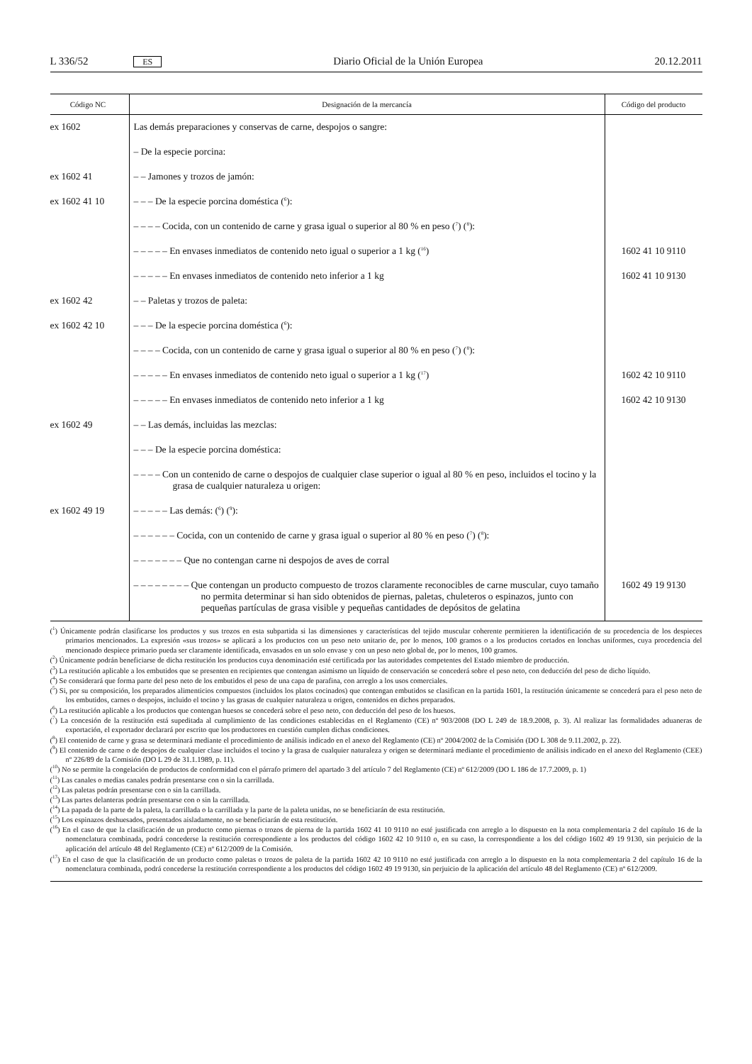L 336/52 ES Diario Oficial de la Unión Europea 20.12.2011
| Código NC | Designación de la mercancía | Código del producto |
| --- | --- | --- |
| ex 1602 | Las demás preparaciones y conservas de carne, despojos o sangre: | |
| | – De la especie porcina: | |
| ex 1602 41 | – – Jamones y trozos de jamón: | |
| ex 1602 41 10 | – – – De la especie porcina doméstica (<sup>6</sup>): | |
| | – – – – Cocida, con un contenido de carne y grasa igual o superior al 80 % en peso (<sup>7</sup>) (<sup>8</sup>): | |
| | – – – – – En envases inmediatos de contenido neto igual o superior a 1 kg (<sup>16</sup>) | 1602 41 10 9110 |
| | – – – – – En envases inmediatos de contenido neto inferior a 1 kg | 1602 41 10 9130 |
| ex 1602 42 | – – Paletas y trozos de paleta: | |
| ex 1602 42 10 | – – – De la especie porcina doméstica (<sup>6</sup>): | |
| | – – – – Cocida, con un contenido de carne y grasa igual o superior al 80 % en peso (<sup>7</sup>) (<sup>8</sup>): | |
| | – – – – – En envases inmediatos de contenido neto igual o superior a 1 kg (<sup>17</sup>) | 1602 42 10 9110 |
| | – – – – – En envases inmediatos de contenido neto inferior a 1 kg | 1602 42 10 9130 |
| ex 1602 49 | – – Las demás, incluidas las mezclas: | |
| | – – – De la especie porcina doméstica: | |
| | – – – – Con un contenido de carne o despojos de cualquier clase superior o igual al 80 % en peso, incluidos el tocino y la grasa de cualquier naturaleza u origen: | |
| ex 1602 49 19 | – – – – – Las demás: (<sup>6</sup>) (<sup>9</sup>): | |
| | – – – – – – Cocida, con un contenido de carne y grasa igual o superior al 80 % en peso (<sup>7</sup>) (<sup>8</sup>): | |
| | – – – – – – – Que no contengan carne ni despojos de aves de corral | |
| | – – – – – – – – Que contengan un producto compuesto de trozos claramente reconocibles de carne muscular, cuyo tamaño no permita determinar si han sido obtenidos de piernas, paletas, chuleteros o espinazos, junto con pequeñas partículas de grasa visible y pequeñas cantidades de depósitos de gelatina | 1602 49 19 9130 |
(<sup>1</sup>) Únicamente podrán clasificarse los productos y sus trozos en esta subpartida si las dimensiones y características del tejido muscular coherente permitieren la identificación de su procedencia de los despieces primarios mencionados. La expresión «sus trozos» se aplicará a los productos con un peso neto unitario de, por lo menos, 100 gramos o a los productos cortados en lonchas uniformes, cuya procedencia del mencionado despiece primario pueda ser claramente identificada, envasados en un solo envase y con un peso neto global de, por lo menos, 100 gramos.
(<sup>2</sup>) Únicamente podrán beneficiarse de dicha restitución los productos cuya denominación esté certificada por las autoridades competentes del Estado miembro de producción.
(<sup>3</sup>) La restitución aplicable a los embutidos que se presenten en recipientes que contengan asimismo un líquido de conservación se concederá sobre el peso neto, con deducción del peso de dicho líquido.
(<sup>4</sup>) Se considerará que forma parte del peso neto de los embutidos el peso de una capa de parafina, con arreglo a los usos comerciales.
(<sup>5</sup>) Si, por su composición, los preparados alimenticios compuestos (incluidos los platos cocinados) que contengan embutidos se clasifican en la partida 1601, la restitución únicamente se concederá para el peso neto de los embutidos, carnes o despojos, incluido el tocino y las grasas de cualquier naturaleza u origen, contenidos en dichos preparados.
(<sup>6</sup>) La restitución aplicable a los productos que contengan huesos se concederá sobre el peso neto, con deducción del peso de los huesos.
(<sup>7</sup>) La concesión de la restitución está supeditada al cumplimiento de las condiciones establecidas en el Reglamento (CE) nº 903/2008 (DO L 249 de 18.9.2008, p. 3). Al realizar las formalidades aduaneras de exportación, el exportador declarará por escrito que los productores en cuestión cumplen dichas condiciones.
(<sup>8</sup>) El contenido de carne y grasa se determinará mediante el procedimiento de análisis indicado en el anexo del Reglamento (CE) nº 2004/2002 de la Comisión (DO L 308 de 9.11.2002, p. 22).
(<sup>9</sup>) El contenido de carne o de despojos de cualquier clase incluidos el tocino y la grasa de cualquier naturaleza y origen se determinará mediante el procedimiento de análisis indicado en el anexo del Reglamento (CEE) nº 226/89 de la Comisión (DO L 29 de 31.1.1989, p. 11).
(<sup>10</sup>) No se permite la congelación de productos de conformidad con el párrafo primero del apartado 3 del artículo 7 del Reglamento (CE) nº 612/2009 (DO L 186 de 17.7.2009, p. 1)
(<sup>11</sup>) Las canales o medias canales podrán presentarse con o sin la carrillada.
(<sup>12</sup>) Las paletas podrán presentarse con o sin la carrillada.
(<sup>13</sup>) Las partes delanteras podrán presentarse con o sin la carrillada.
(<sup>14</sup>) La papada de la parte de la paleta, la carrillada o la carrillada y la parte de la paleta unidas, no se beneficiarán de esta restitución.
(<sup>15</sup>) Los espinazos deshuesados, presentados aisladamente, no se beneficiarán de esta restitución.
(<sup>16</sup>) En el caso de que la clasificación de un producto como piernas o trozos de pierna de la partida 1602 41 10 9110 no esté justificada con arreglo a lo dispuesto en la nota complementaria 2 del capítulo 16 de la nomenclatura combinada, podrá concederse la restitución correspondiente a los productos del código 1602 42 10 9110 o, en su caso, la correspondiente a los del código 1602 49 19 9130, sin perjuicio de la aplicación del artículo 48 del Reglamento (CE) nº 612/2009 de la Comisión.
(<sup>17</sup>) En el caso de que la clasificación de un producto como paletas o trozos de paleta de la partida 1602 42 10 9110 no esté justificada con arreglo a lo dispuesto en la nota complementaria 2 del capítulo 16 de la nomenclatura combinada, podrá concederse la restitución correspondiente a los productos del código 1602 49 19 9130, sin perjuicio de la aplicación del artículo 48 del Reglamento (CE) nº 612/2009.